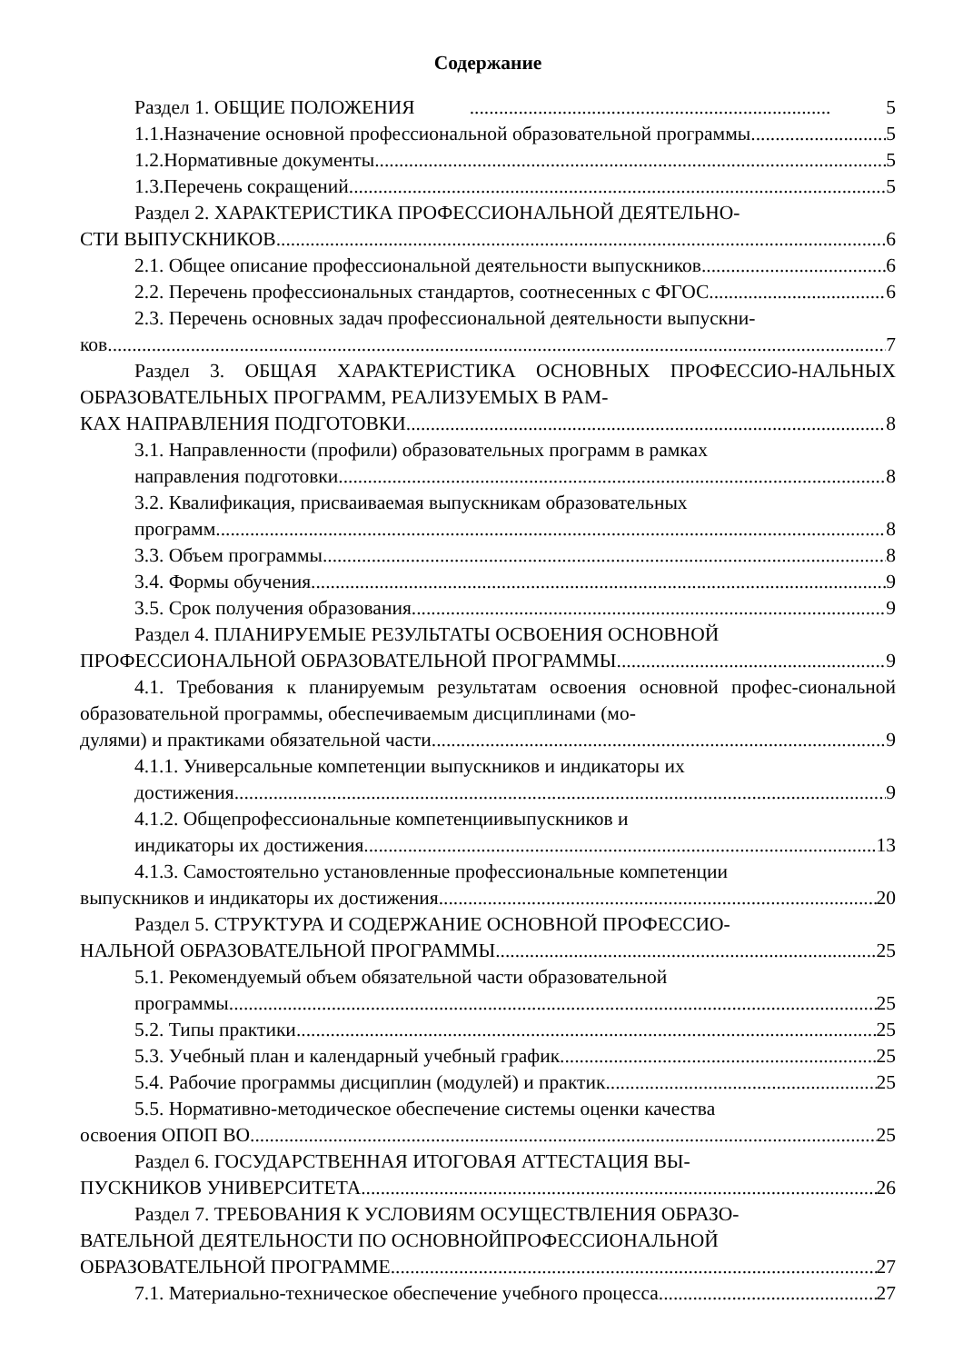Содержание
Раздел 1. ОБЩИЕ ПОЛОЖЕНИЯ 5
1.1.Назначение основной профессиональной образовательной программы 5
1.2.Нормативные документы 5
1.3.Перечень сокращений 5
Раздел 2. ХАРАКТЕРИСТИКА ПРОФЕССИОНАЛЬНОЙ ДЕЯТЕЛЬНО-
СТИ ВЫПУСКНИКОВ 6
2.1. Общее описание профессиональной деятельности выпускников 6
2.2. Перечень профессиональных стандартов, соотнесенных с ФГОС 6
2.3. Перечень основных задач профессиональной деятельности выпускни-
ков 7
Раздел 3. ОБЩАЯ ХАРАКТЕРИСТИКА ОСНОВНЫХ ПРОФЕССИО-НАЛЬНЫХ ОБРАЗОВАТЕЛЬНЫХ ПРОГРАММ, РЕАЛИЗУЕМЫХ В РАМ-
КАХ НАПРАВЛЕНИЯ ПОДГОТОВКИ 8
3.1. Направленности (профили) образовательных программ в рамках
направления подготовки 8
3.2. Квалификация, присваиваемая выпускникам образовательных
программ 8
3.3. Объем программы 8
3.4. Формы обучения 9
3.5. Срок получения образования 9
Раздел 4. ПЛАНИРУЕМЫЕ РЕЗУЛЬТАТЫ ОСВОЕНИЯ ОСНОВНОЙ
ПРОФЕССИОНАЛЬНОЙ ОБРАЗОВАТЕЛЬНОЙ ПРОГРАММЫ 9
4.1. Требования к планируемым результатам освоения основной профес-сиональной образовательной программы, обеспечиваемым дисциплинами (мо-
дулями) и практиками обязательной части 9
4.1.1. Универсальные компетенции выпускников и индикаторы их
достижения 9
4.1.2. Общепрофессиональные компетенциивыпускников и
индикаторы их достижения 13
4.1.3. Самостоятельно установленные профессиональные компетенции
выпускников и индикаторы их достижения 20
Раздел 5. СТРУКТУРА И СОДЕРЖАНИЕ ОСНОВНОЙ ПРОФЕССИО-
НАЛЬНОЙ ОБРАЗОВАТЕЛЬНОЙ ПРОГРАММЫ 25
5.1. Рекомендуемый объем обязательной части образовательной
программы 25
5.2. Типы практики 25
5.3. Учебный план и календарный учебный график 25
5.4. Рабочие программы дисциплин (модулей) и практик 25
5.5. Нормативно-методическое обеспечение системы оценки качества
освоения ОПОП ВО 25
Раздел 6. ГОСУДАРСТВЕННАЯ ИТОГОВАЯ АТТЕСТАЦИЯ ВЫ-
ПУСКНИКОВ УНИВЕРСИТЕТА 26
Раздел 7. ТРЕБОВАНИЯ К УСЛОВИЯМ ОСУЩЕСТВЛЕНИЯ ОБРАЗО-
ВАТЕЛЬНОЙ ДЕЯТЕЛЬНОСТИ ПО ОСНОВНОЙПРОФЕССИОНАЛЬНОЙ
ОБРАЗОВАТЕЛЬНОЙ ПРОГРАММЕ 27
7.1. Материально-техническое обеспечение учебного процесса 27